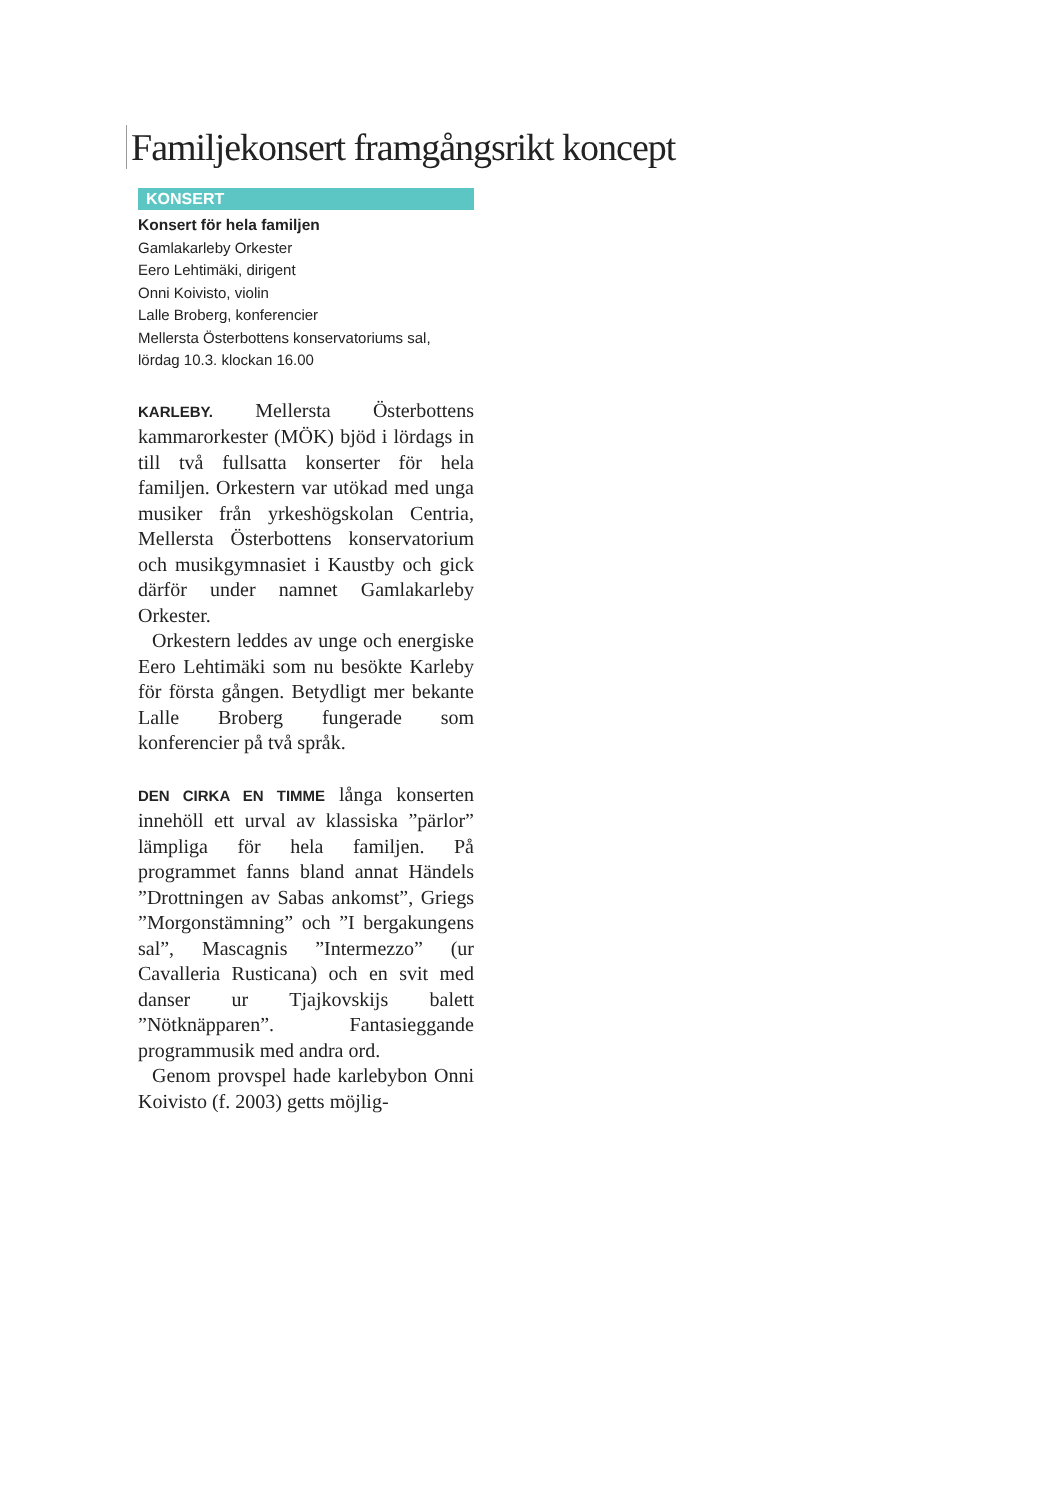Familjekonsert framgångsrikt koncept
KONSERT
Konsert för hela familjen
Gamlakarleby Orkester
Eero Lehtimäki, dirigent
Onni Koivisto, violin
Lalle Broberg, konferencier
Mellersta Österbottens konservatoriums sal, lördag 10.3. klockan 16.00
KARLEBY. Mellersta Österbottens kammarorkester (MÖK) bjöd i lördags in till två fullsatta konserter för hela familjen. Orkestern var utökad med unga musiker från yrkeshögskolan Centria, Mellersta Österbottens konservatorium och musikgymnasiet i Kaustby och gick därför under namnet Gamlakarleby Orkester.
Orkestern leddes av unge och energiske Eero Lehtimäki som nu besökte Karleby för första gången. Betydligt mer bekante Lalle Broberg fungerade som konferencier på två språk.
DEN CIRKA EN TIMME långa konserten innehöll ett urval av klassiska ”pärlor” lämpliga för hela familjen. På programmet fanns bland annat Händels ”Drottningen av Sabas ankomst”, Griegs ”Morgonstämning” och ”I bergakungens sal”, Mascagnis ”Intermezzo” (ur Cavalleria Rusticana) och en svit med danser ur Tjajkovskijs balett ”Nötknäpparen”. Fantasieggande programmusik med andra ord.
Genom provspel hade karlebybon Onni Koivisto (f. 2003) getts möjlig-